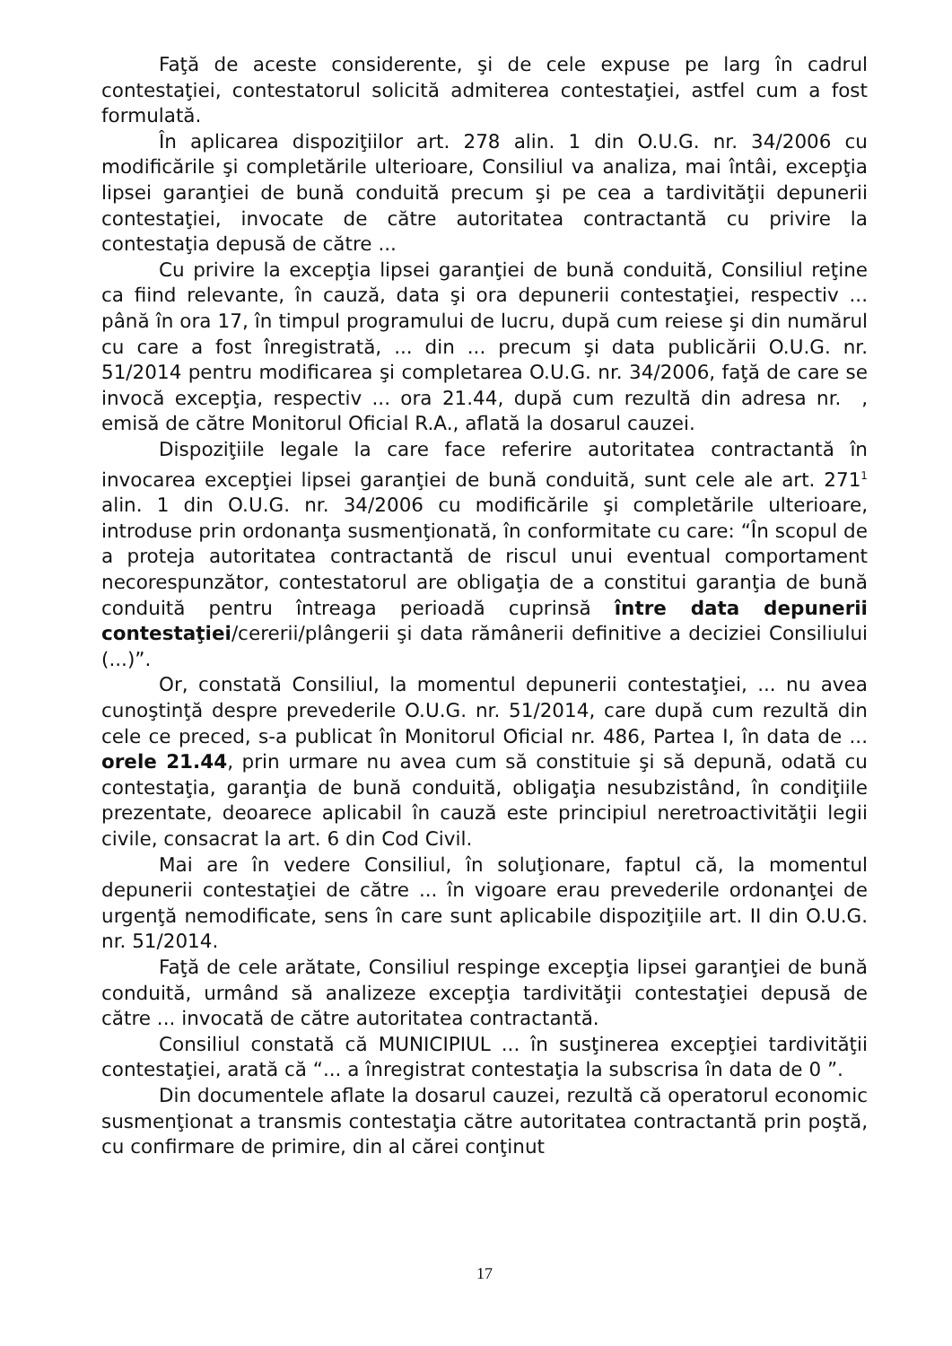Faţă de aceste considerente, şi de cele expuse pe larg în cadrul contestaţiei, contestatorul solicită admiterea contestaţiei, astfel cum a fost formulată.
În aplicarea dispoziţiilor art. 278 alin. 1 din O.U.G. nr. 34/2006 cu modificările şi completările ulterioare, Consiliul va analiza, mai întâi, excepţia lipsei garanţiei de bună conduită precum şi pe cea a tardivităţii depunerii contestaţiei, invocate de către autoritatea contractantă cu privire la contestaţia depusă de către ...
Cu privire la excepţia lipsei garanţiei de bună conduită, Consiliul reţine ca fiind relevante, în cauză, data şi ora depunerii contestaţiei, respectiv ... până în ora 17, în timpul programului de lucru, după cum reiese şi din numărul cu care a fost înregistrată, ... din ... precum şi data publicării O.U.G. nr. 51/2014 pentru modificarea şi completarea O.U.G. nr. 34/2006, faţă de care se invocă excepţia, respectiv ... ora 21.44, după cum rezultă din adresa nr. , emisă de către Monitorul Oficial R.A., aflată la dosarul cauzei.
Dispoziţiile legale la care face referire autoritatea contractantă în invocarea excepţiei lipsei garanţiei de bună conduită, sunt cele ale art. 271<sup>1</sup> alin. 1 din O.U.G. nr. 34/2006 cu modificările şi completările ulterioare, introduse prin ordonanţa susmenţionată, în conformitate cu care: “În scopul de a proteja autoritatea contractantă de riscul unui eventual comportament necorespunzător, contestatorul are obligaţia de a constitui garanţia de bună conduită pentru întreaga perioadă cuprinsă între data depunerii contestaţiei/cererii/plângerii şi data rămânerii definitive a deciziei Consiliului (...)”.
Or, constată Consiliul, la momentul depunerii contestaţiei, ... nu avea cunoştinţă despre prevederile O.U.G. nr. 51/2014, care după cum rezultă din cele ce preced, s-a publicat în Monitorul Oficial nr. 486, Partea I, în data de ... orele 21.44, prin urmare nu avea cum să constituie şi să depună, odată cu contestaţia, garanţia de bună conduită, obligaţia nesubzistând, în condiţiile prezentate, deoarece aplicabil în cauză este principiul neretroactivităţii legii civile, consacrat la art. 6 din Cod Civil.
Mai are în vedere Consiliul, în soluţionare, faptul că, la momentul depunerii contestaţiei de către ... în vigoare erau prevederile ordonanţei de urgenţă nemodificate, sens în care sunt aplicabile dispoziţiile art. II din O.U.G. nr. 51/2014.
Faţă de cele arătate, Consiliul respinge excepţia lipsei garanţiei de bună conduită, urmând să analizeze excepţia tardivităţii contestaţiei depusă de către ... invocată de către autoritatea contractantă.
Consiliul constată că MUNICIPIUL ... în susţinerea excepţiei tardivităţii contestaţiei, arată că “... a înregistrat contestaţia la subscrisa în data de 0 ”.
Din documentele aflate la dosarul cauzei, rezultă că operatorul economic susmenţionat a transmis contestaţia către autoritatea contractantă prin poştă, cu confirmare de primire, din al cărei conţinut
17